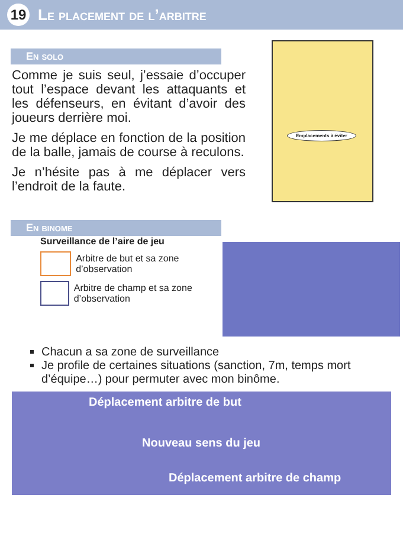19
Le placement de l’arbitre
En solo
Comme je suis seul, j’essaie d’occuper tout l’espace devant les attaquants et les défenseurs, en évitant d’avoir des joueurs derrière moi.
Je me déplace en fonction de la position de la balle, jamais de course à reculons.
Je n’hésite pas à me déplacer vers l’endroit de la faute.
Emplacements à éviter
En binome
Surveillance de l’aire de jeu
Arbitre de but et sa zone d’observation
Arbitre de champ et sa zone d’observation
Chacun a sa zone de surveillance
Je profile de certaines situations (sanction, 7m, temps mort d’équipe…) pour permuter avec mon binôme.
Déplacement arbitre de but
Nouveau sens du jeu
Déplacement arbitre de champ